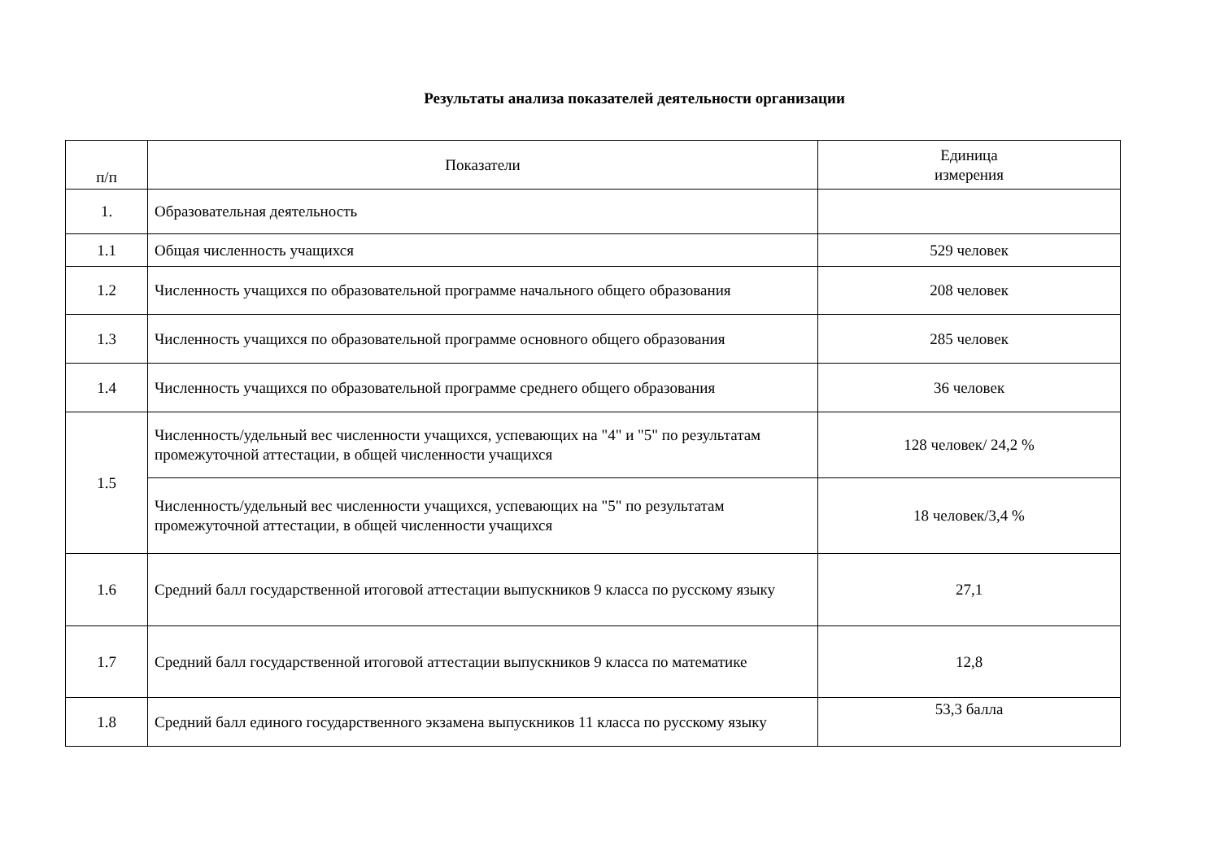Результаты анализа показателей деятельности организации
| п/п | Показатели | Единица измерения |
| --- | --- | --- |
| 1. | Образовательная деятельность | |
| 1.1 | Общая численность учащихся | 529 человек |
| 1.2 | Численность учащихся по образовательной программе начального общего образования | 208 человек |
| 1.3 | Численность учащихся по образовательной программе основного общего образования | 285 человек |
| 1.4 | Численность учащихся по образовательной программе среднего общего образования | 36 человек |
| 1.5 | Численность/удельный вес численности учащихся, успевающих на "4" и "5" по результатам промежуточной аттестации, в общей численности учащихся | 128 человек/ 24,2 % |
| | Численность/удельный вес численности учащихся, успевающих на "5" по результатам промежуточной аттестации, в общей численности учащихся | 18 человек/3,4 % |
| 1.6 | Средний балл государственной итоговой аттестации выпускников 9 класса по русскому языку | 27,1 |
| 1.7 | Средний балл государственной итоговой аттестации выпускников 9 класса по математике | 12,8 |
| 1.8 | Средний балл единого государственного экзамена выпускников 11 класса по русскому языку | 53,3 балла |